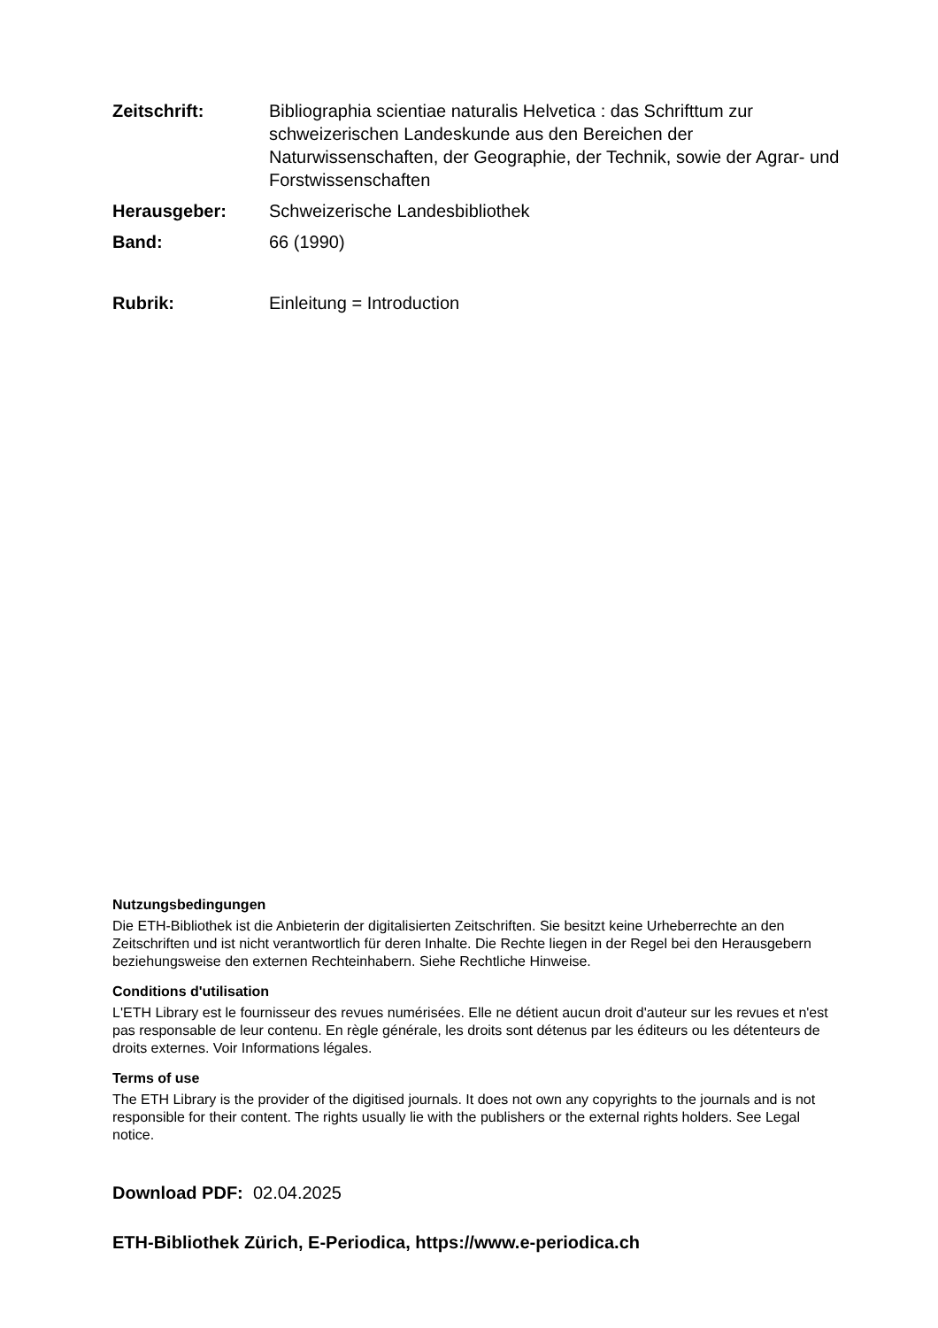Zeitschrift: Bibliographia scientiae naturalis Helvetica : das Schrifttum zur schweizerischen Landeskunde aus den Bereichen der Naturwissenschaften, der Geographie, der Technik, sowie der Agrar- und Forstwissenschaften
Herausgeber: Schweizerische Landesbibliothek
Band: 66 (1990)
Rubrik: Einleitung = Introduction
Nutzungsbedingungen
Die ETH-Bibliothek ist die Anbieterin der digitalisierten Zeitschriften. Sie besitzt keine Urheberrechte an den Zeitschriften und ist nicht verantwortlich für deren Inhalte. Die Rechte liegen in der Regel bei den Herausgebern beziehungsweise den externen Rechteinhabern. Siehe Rechtliche Hinweise.
Conditions d'utilisation
L'ETH Library est le fournisseur des revues numérisées. Elle ne détient aucun droit d'auteur sur les revues et n'est pas responsable de leur contenu. En règle générale, les droits sont détenus par les éditeurs ou les détenteurs de droits externes. Voir Informations légales.
Terms of use
The ETH Library is the provider of the digitised journals. It does not own any copyrights to the journals and is not responsible for their content. The rights usually lie with the publishers or the external rights holders. See Legal notice.
Download PDF: 02.04.2025
ETH-Bibliothek Zürich, E-Periodica, https://www.e-periodica.ch